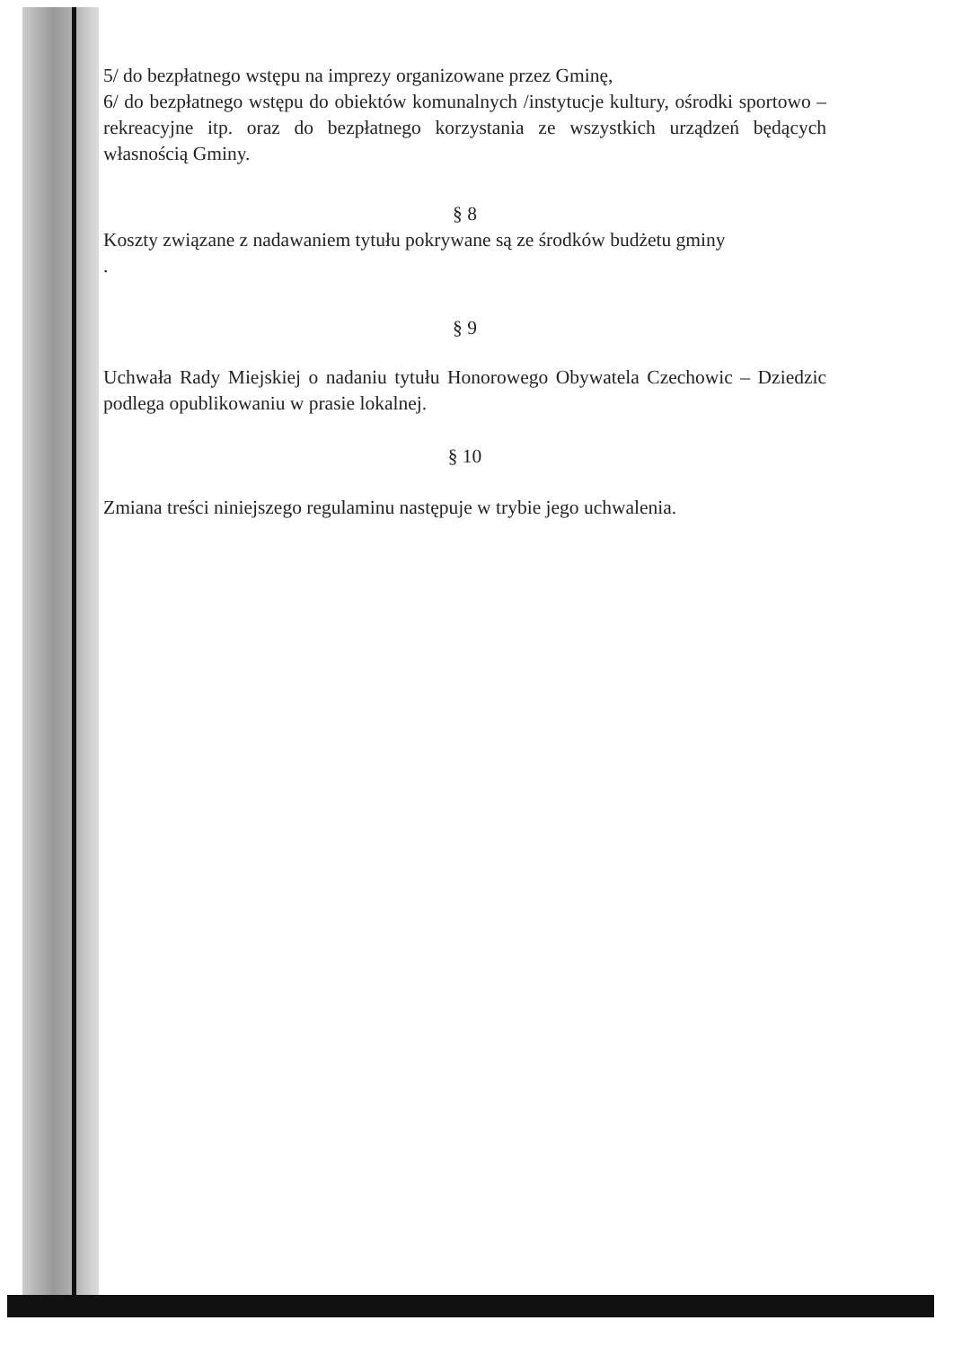5/ do bezpłatnego wstępu na imprezy organizowane przez Gminę,
6/ do bezpłatnego wstępu do obiektów komunalnych /instytucje kultury, ośrodki sportowo – rekreacyjne itp. oraz do bezpłatnego korzystania ze wszystkich urządzeń będących własnością Gminy.
§ 8
Koszty związane z nadawaniem tytułu pokrywane są ze środków budżetu gminy
.
§ 9
Uchwała Rady Miejskiej o nadaniu tytułu Honorowego Obywatela Czechowic – Dziedzic podlega opublikowaniu w prasie lokalnej.
§ 10
Zmiana treści niniejszego regulaminu następuje w trybie jego uchwalenia.